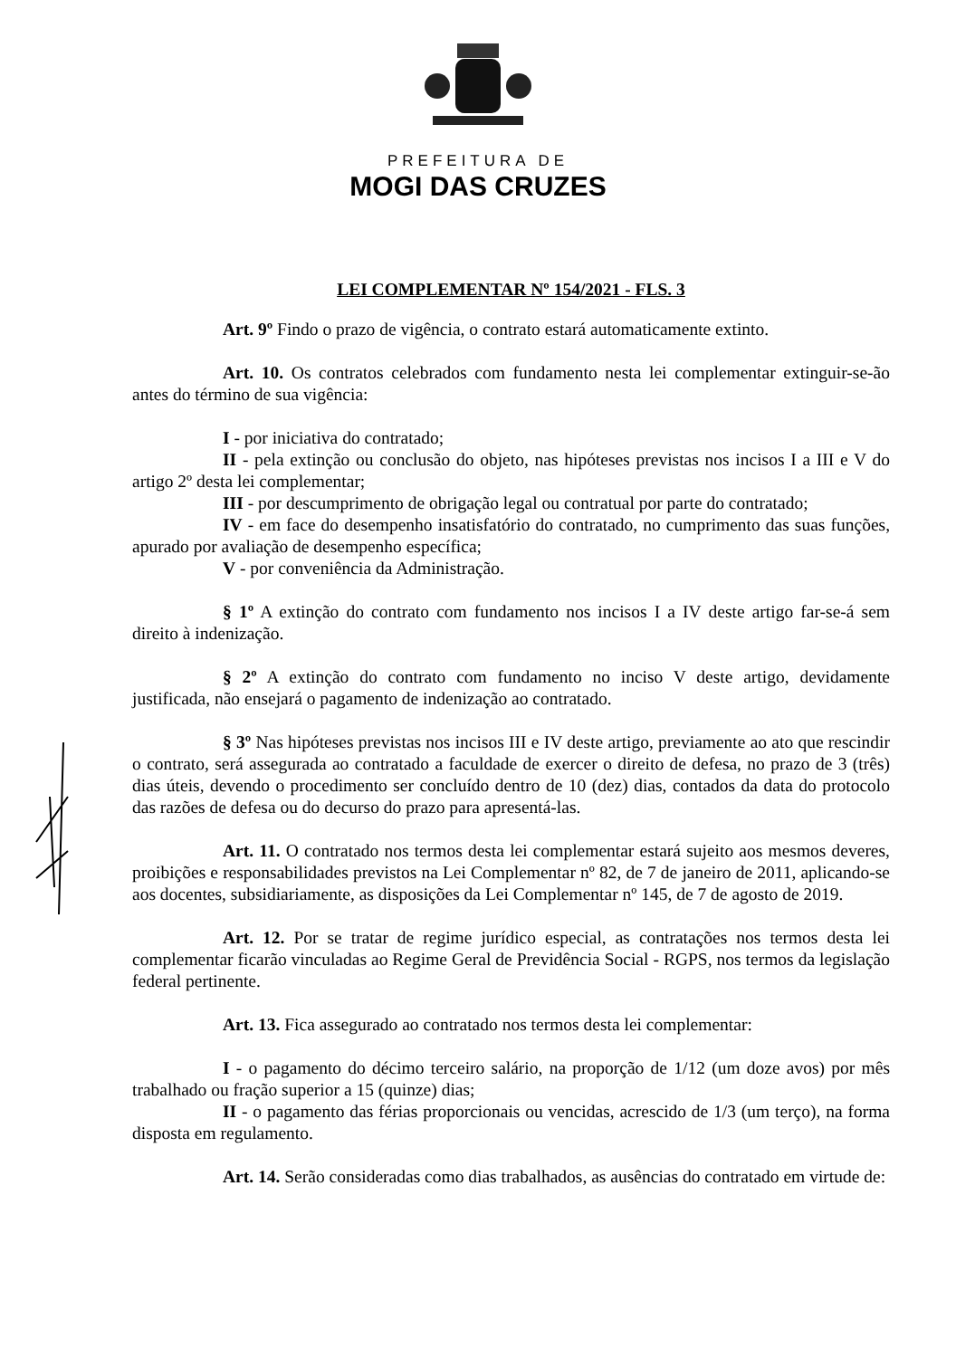PREFEITURA DE
MOGI DAS CRUZES
LEI COMPLEMENTAR Nº 154/2021 - FLS. 3
Art. 9º Findo o prazo de vigência, o contrato estará automaticamente extinto.
Art. 10. Os contratos celebrados com fundamento nesta lei complementar extinguir-se-ão antes do término de sua vigência:
I - por iniciativa do contratado;
II - pela extinção ou conclusão do objeto, nas hipóteses previstas nos incisos I a III e V do artigo 2º desta lei complementar;
III - por descumprimento de obrigação legal ou contratual por parte do contratado;
IV - em face do desempenho insatisfatório do contratado, no cumprimento das suas funções, apurado por avaliação de desempenho específica;
V - por conveniência da Administração.
§ 1º A extinção do contrato com fundamento nos incisos I a IV deste artigo far-se-á sem direito à indenização.
§ 2º A extinção do contrato com fundamento no inciso V deste artigo, devidamente justificada, não ensejará o pagamento de indenização ao contratado.
§ 3º Nas hipóteses previstas nos incisos III e IV deste artigo, previamente ao ato que rescindir o contrato, será assegurada ao contratado a faculdade de exercer o direito de defesa, no prazo de 3 (três) dias úteis, devendo o procedimento ser concluído dentro de 10 (dez) dias, contados da data do protocolo das razões de defesa ou do decurso do prazo para apresentá-las.
Art. 11. O contratado nos termos desta lei complementar estará sujeito aos mesmos deveres, proibições e responsabilidades previstos na Lei Complementar nº 82, de 7 de janeiro de 2011, aplicando-se aos docentes, subsidiariamente, as disposições da Lei Complementar nº 145, de 7 de agosto de 2019.
Art. 12. Por se tratar de regime jurídico especial, as contratações nos termos desta lei complementar ficarão vinculadas ao Regime Geral de Previdência Social - RGPS, nos termos da legislação federal pertinente.
Art. 13. Fica assegurado ao contratado nos termos desta lei complementar:
I - o pagamento do décimo terceiro salário, na proporção de 1/12 (um doze avos) por mês trabalhado ou fração superior a 15 (quinze) dias;
II - o pagamento das férias proporcionais ou vencidas, acrescido de 1/3 (um terço), na forma disposta em regulamento.
Art. 14. Serão consideradas como dias trabalhados, as ausências do contratado em virtude de: